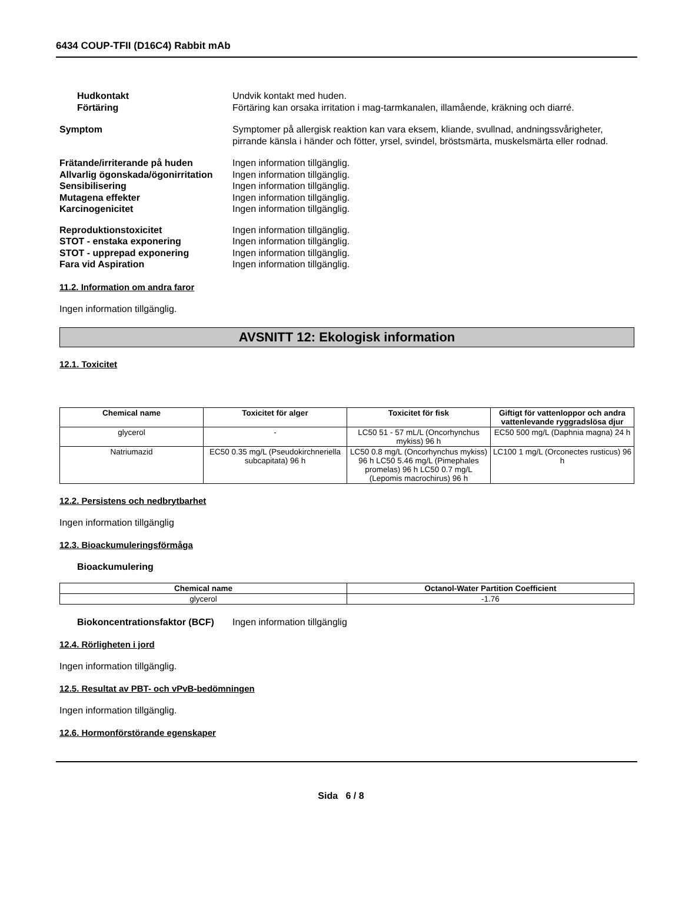6434 COUP-TFII (D16C4) Rabbit mAb
Hudkontakt Undvik kontakt med huden.
Förtäring Förtäring kan orsaka irritation i mag-tarmkanalen, illamående, kräkning och diarré.
Symptom Symptomer på allergisk reaktion kan vara eksem, kliande, svullnad, andningssvårigheter, pirrande känsla i händer och fötter, yrsel, svindel, bröstsmärta, muskelsmärta eller rodnad.
Frätande/irriterande på huden Ingen information tillgänglig.
Allvarlig ögonskada/ögonirritation
Ingen information tillgänglig.
Sensibilisering Ingen information tillgänglig.
Mutagena effekter Ingen information tillgänglig.
Karcinogenicitet Ingen information tillgänglig.
Reproduktionstoxicitet Ingen information tillgänglig.
STOT - enstaka exponering Ingen information tillgänglig.
STOT - upprepad exponering Ingen information tillgänglig.
Fara vid Aspiration Ingen information tillgänglig.
11.2. Information om andra faror
Ingen information tillgänglig.
AVSNITT 12: Ekologisk information
12.1. Toxicitet
| Chemical name | Toxicitet för alger | Toxicitet för fisk | Giftigt för vattenloppor och andra vattenlevande ryggradslösa djur |
| --- | --- | --- | --- |
| glycerol | - | LC50 51 - 57 mL/L (Oncorhynchus mykiss) 96 h | EC50 500 mg/L (Daphnia magna) 24 h |
| Natriumazid | EC50 0.35 mg/L (Pseudokirchneriella subcapitata) 96 h | LC50 0.8 mg/L (Oncorhynchus mykiss) 96 h LC50 5.46 mg/L (Pimephales promelas) 96 h LC50 0.7 mg/L (Lepomis macrochirus) 96 h | LC100 1 mg/L (Orconectes rusticus) 96 h |
12.2. Persistens och nedbrytbarhet
Ingen information tillgänglig
12.3. Bioackumuleringsförmåga
Bioackumulering
| Chemical name | Octanol-Water Partition Coefficient |
| --- | --- |
| glycerol | -1.76 |
Biokoncentrationsfaktor (BCF)
Ingen information tillgänglig
12.4. Rörligheten i jord
Ingen information tillgänglig.
12.5. Resultat av PBT- och vPvB-bedömningen
Ingen information tillgänglig.
12.6. Hormonförstörande egenskaper
Sida 6 / 8